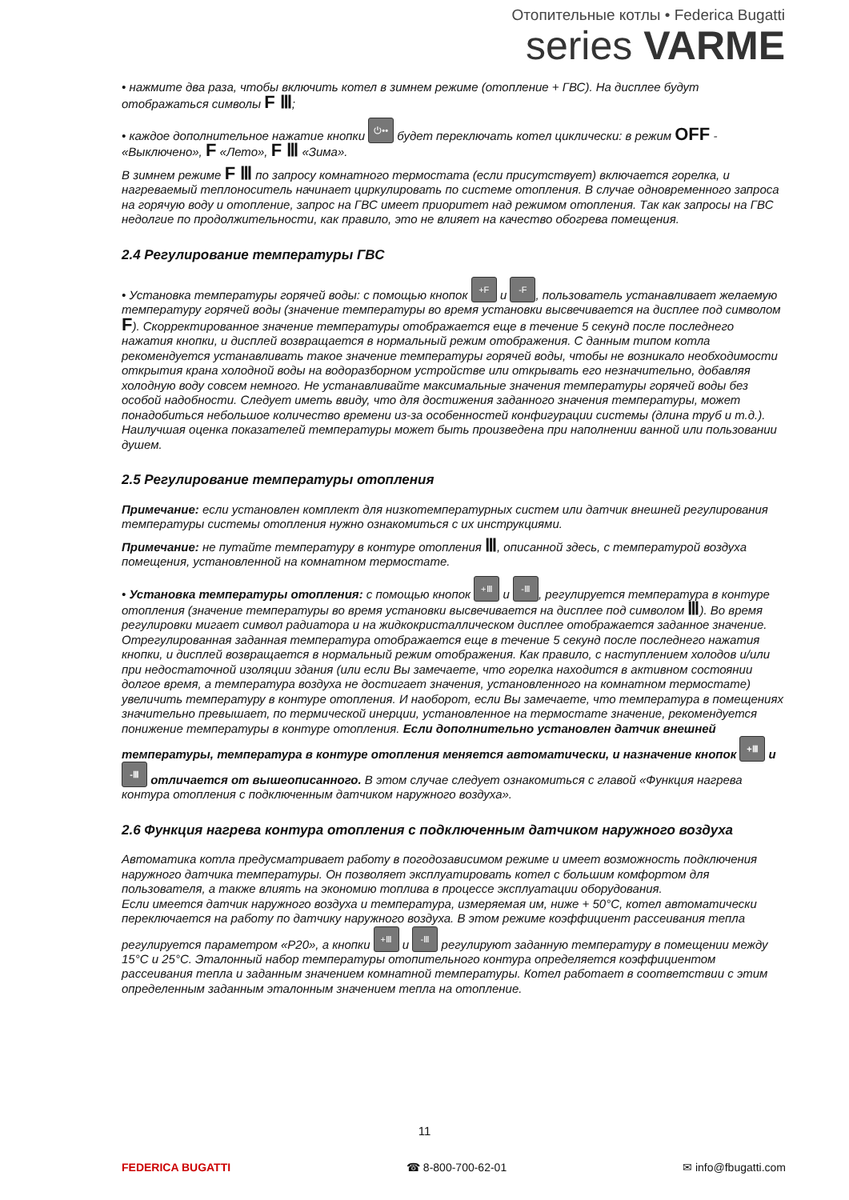Отопительные котлы • Federica Bugatti
series VARME
• нажмите два раза, чтобы включить котел в зимнем режиме (отопление + ГВС). На дисплее будут отображаться символы F Ⅲ;
• каждое дополнительное нажатие кнопки ⏻•• будет переключать котел циклически: в режим OFF - «Выключено», F «Лето», F Ⅲ «Зима».
В зимнем режиме F Ⅲ по запросу комнатного термостата (если присутствует) включается горелка, и нагреваемый теплоноситель начинает циркулировать по системе отопления. В случае одновременного запроса на горячую воду и отопление, запрос на ГВС имеет приоритет над режимом отопления. Так как запросы на ГВС недолгие по продолжительности, как правило, это не влияет на качество обогрева помещения.
2.4 Регулирование температуры ГВС
• Установка температуры горячей воды: с помощью кнопок +F и -F, пользователь устанавливает желаемую температуру горячей воды (значение температуры во время установки высвечивается на дисплее под символом F). Скорректированное значение температуры отображается еще в течение 5 секунд после последнего нажатия кнопки, и дисплей возвращается в нормальный режим отображения. С данным типом котла рекомендуется устанавливать такое значение температуры горячей воды, чтобы не возникало необходимости открытия крана холодной воды на водоразборном устройстве или открывать его незначительно, добавляя холодную воду совсем немного. Не устанавливайте максимальные значения температуры горячей воды без особой надобности. Следует иметь ввиду, что для достижения заданного значения температуры, может понадобиться небольшое количество времени из-за особенностей конфигурации системы (длина труб и т.д.). Наилучшая оценка показателей температуры может быть произведена при наполнении ванной или пользовании душем.
2.5 Регулирование температуры отопления
Примечание: если установлен комплект для низкотемпературных систем или датчик внешней регулирования температуры системы отопления нужно ознакомиться с их инструкциями.
Примечание: не путайте температуру в контуре отопления Ⅲ, описанной здесь, с температурой воздуха помещения, установленной на комнатном термостате.
• Установка температуры отопления: с помощью кнопок +Ⅲ и -Ⅲ, регулируется температура в контуре отопления (значение температуры во время установки высвечивается на дисплее под символом Ⅲ). Во время регулировки мигает символ радиатора и на жидкокристаллическом дисплее отображается заданное значение. Отрегулированная заданная температура отображается еще в течение 5 секунд после последнего нажатия кнопки, и дисплей возвращается в нормальный режим отображения. Как правило, с наступлением холодов и/или при недостаточной изоляции здания (или если Вы замечаете, что горелка находится в активном состоянии долгое время, а температура воздуха не достигает значения, установленного на комнатном термостате) увеличить температуру в контуре отопления. И наоборот, если Вы замечаете, что температура в помещениях значительно превышает, по термической инерции, установленное на термостате значение, рекомендуется понижение температуры в контуре отопления. Если дополнительно установлен датчик внешней температуры, температура в контуре отопления меняется автоматически, и назначение кнопок +Ⅲ и -Ⅲ отличается от вышеописанного. В этом случае следует ознакомиться с главой «Функция нагрева контура отопления с подключенным датчиком наружного воздуха».
2.6 Функция нагрева контура отопления с подключенным датчиком наружного воздуха
Автоматика котла предусматривает работу в погодозависимом режиме и имеет возможность подключения наружного датчика температуры. Он позволяет эксплуатировать котел с большим комфортом для пользователя, а также влиять на экономию топлива в процессе эксплуатации оборудования.
Если имеется датчик наружного воздуха и температура, измеряемая им, ниже + 50°С, котел автоматически переключается на работу по датчику наружного воздуха. В этом режиме коэффициент рассеивания тепла регулируется параметром «Р20», а кнопки +Ⅲ и -Ⅲ регулируют заданную температуру в помещении между 15°С и 25°С. Эталонный набор температуры отопительного контура определяется коэффициентом рассеивания тепла и заданным значением комнатной температуры. Котел работает в соответствии с этим определенным заданным эталонным значением тепла на отопление.
11
FEDERICA BUGATTI ☎ 8-800-700-62-01 ✉ info@fbugatti.com